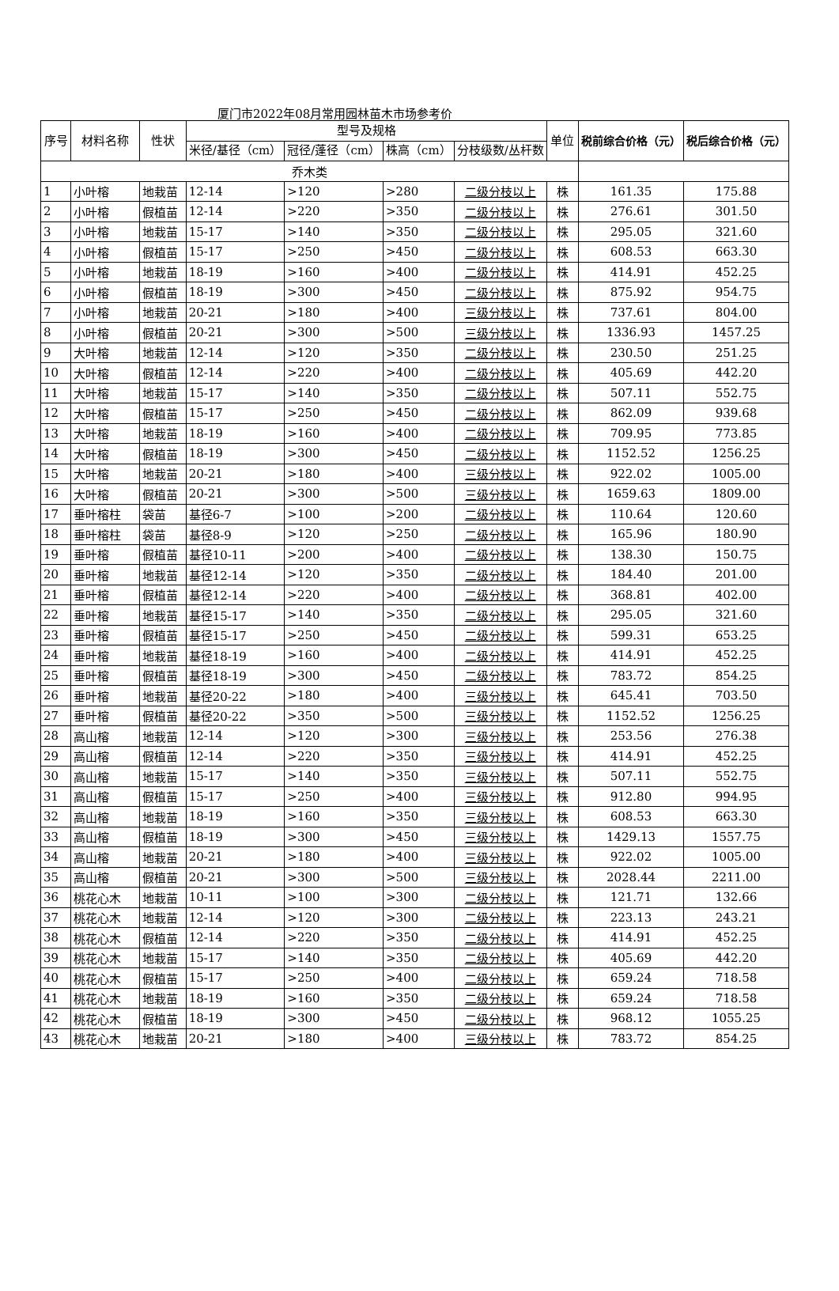厦门市2022年08月常用园林苗木市场参考价
| 序号 | 材料名称 | 性状 | 型号及规格 | | | | 单位 | 税前综合价格（元） | 税后综合价格（元） |
| --- | --- | --- | --- | --- | --- | --- | --- | --- | --- |
| | | | 米径/基径（cm） | 冠径/蓬径（cm） | 株高（cm） | 分枝级数/丛杆数 | | | |
| 乔木类 | | | | | | | | | |
| 1 | 小叶榕 | 地栽苗 | 12-14 | >120 | >280 | 二级分枝以上 | 株 | 161.35 | 175.88 |
| 2 | 小叶榕 | 假植苗 | 12-14 | >220 | >350 | 二级分枝以上 | 株 | 276.61 | 301.50 |
| 3 | 小叶榕 | 地栽苗 | 15-17 | >140 | >350 | 二级分枝以上 | 株 | 295.05 | 321.60 |
| 4 | 小叶榕 | 假植苗 | 15-17 | >250 | >450 | 二级分枝以上 | 株 | 608.53 | 663.30 |
| 5 | 小叶榕 | 地栽苗 | 18-19 | >160 | >400 | 二级分枝以上 | 株 | 414.91 | 452.25 |
| 6 | 小叶榕 | 假植苗 | 18-19 | >300 | >450 | 二级分枝以上 | 株 | 875.92 | 954.75 |
| 7 | 小叶榕 | 地栽苗 | 20-21 | >180 | >400 | 三级分枝以上 | 株 | 737.61 | 804.00 |
| 8 | 小叶榕 | 假植苗 | 20-21 | >300 | >500 | 三级分枝以上 | 株 | 1336.93 | 1457.25 |
| 9 | 大叶榕 | 地栽苗 | 12-14 | >120 | >350 | 二级分枝以上 | 株 | 230.50 | 251.25 |
| 10 | 大叶榕 | 假植苗 | 12-14 | >220 | >400 | 二级分枝以上 | 株 | 405.69 | 442.20 |
| 11 | 大叶榕 | 地栽苗 | 15-17 | >140 | >350 | 二级分枝以上 | 株 | 507.11 | 552.75 |
| 12 | 大叶榕 | 假植苗 | 15-17 | >250 | >450 | 二级分枝以上 | 株 | 862.09 | 939.68 |
| 13 | 大叶榕 | 地栽苗 | 18-19 | >160 | >400 | 二级分枝以上 | 株 | 709.95 | 773.85 |
| 14 | 大叶榕 | 假植苗 | 18-19 | >300 | >450 | 二级分枝以上 | 株 | 1152.52 | 1256.25 |
| 15 | 大叶榕 | 地栽苗 | 20-21 | >180 | >400 | 三级分枝以上 | 株 | 922.02 | 1005.00 |
| 16 | 大叶榕 | 假植苗 | 20-21 | >300 | >500 | 三级分枝以上 | 株 | 1659.63 | 1809.00 |
| 17 | 垂叶榕柱 | 袋苗 | 基径6-7 | >100 | >200 | 二级分枝以上 | 株 | 110.64 | 120.60 |
| 18 | 垂叶榕柱 | 袋苗 | 基径8-9 | >120 | >250 | 二级分枝以上 | 株 | 165.96 | 180.90 |
| 19 | 垂叶榕 | 假植苗 | 基径10-11 | >200 | >400 | 二级分枝以上 | 株 | 138.30 | 150.75 |
| 20 | 垂叶榕 | 地栽苗 | 基径12-14 | >120 | >350 | 二级分枝以上 | 株 | 184.40 | 201.00 |
| 21 | 垂叶榕 | 假植苗 | 基径12-14 | >220 | >400 | 二级分枝以上 | 株 | 368.81 | 402.00 |
| 22 | 垂叶榕 | 地栽苗 | 基径15-17 | >140 | >350 | 二级分枝以上 | 株 | 295.05 | 321.60 |
| 23 | 垂叶榕 | 假植苗 | 基径15-17 | >250 | >450 | 二级分枝以上 | 株 | 599.31 | 653.25 |
| 24 | 垂叶榕 | 地栽苗 | 基径18-19 | >160 | >400 | 二级分枝以上 | 株 | 414.91 | 452.25 |
| 25 | 垂叶榕 | 假植苗 | 基径18-19 | >300 | >450 | 二级分枝以上 | 株 | 783.72 | 854.25 |
| 26 | 垂叶榕 | 地栽苗 | 基径20-22 | >180 | >400 | 三级分枝以上 | 株 | 645.41 | 703.50 |
| 27 | 垂叶榕 | 假植苗 | 基径20-22 | >350 | >500 | 三级分枝以上 | 株 | 1152.52 | 1256.25 |
| 28 | 高山榕 | 地栽苗 | 12-14 | >120 | >300 | 三级分枝以上 | 株 | 253.56 | 276.38 |
| 29 | 高山榕 | 假植苗 | 12-14 | >220 | >350 | 三级分枝以上 | 株 | 414.91 | 452.25 |
| 30 | 高山榕 | 地栽苗 | 15-17 | >140 | >350 | 三级分枝以上 | 株 | 507.11 | 552.75 |
| 31 | 高山榕 | 假植苗 | 15-17 | >250 | >400 | 三级分枝以上 | 株 | 912.80 | 994.95 |
| 32 | 高山榕 | 地栽苗 | 18-19 | >160 | >350 | 三级分枝以上 | 株 | 608.53 | 663.30 |
| 33 | 高山榕 | 假植苗 | 18-19 | >300 | >450 | 三级分枝以上 | 株 | 1429.13 | 1557.75 |
| 34 | 高山榕 | 地栽苗 | 20-21 | >180 | >400 | 三级分枝以上 | 株 | 922.02 | 1005.00 |
| 35 | 高山榕 | 假植苗 | 20-21 | >300 | >500 | 三级分枝以上 | 株 | 2028.44 | 2211.00 |
| 36 | 桃花心木 | 地栽苗 | 10-11 | >100 | >300 | 二级分枝以上 | 株 | 121.71 | 132.66 |
| 37 | 桃花心木 | 地栽苗 | 12-14 | >120 | >300 | 二级分枝以上 | 株 | 223.13 | 243.21 |
| 38 | 桃花心木 | 假植苗 | 12-14 | >220 | >350 | 二级分枝以上 | 株 | 414.91 | 452.25 |
| 39 | 桃花心木 | 地栽苗 | 15-17 | >140 | >350 | 二级分枝以上 | 株 | 405.69 | 442.20 |
| 40 | 桃花心木 | 假植苗 | 15-17 | >250 | >400 | 二级分枝以上 | 株 | 659.24 | 718.58 |
| 41 | 桃花心木 | 地栽苗 | 18-19 | >160 | >350 | 二级分枝以上 | 株 | 659.24 | 718.58 |
| 42 | 桃花心木 | 假植苗 | 18-19 | >300 | >450 | 二级分枝以上 | 株 | 968.12 | 1055.25 |
| 43 | 桃花心木 | 地栽苗 | 20-21 | >180 | >400 | 三级分枝以上 | 株 | 783.72 | 854.25 |